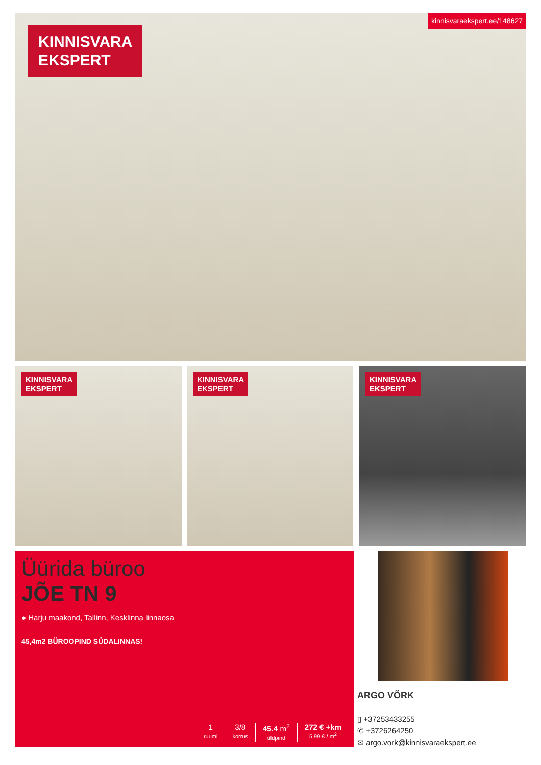KINNISVARA
EKSPERT
kinnisvaraekspert.ee/148627
KINNISVARA
EKSPERT
KINNISVARA
EKSPERT
KINNISVARA
EKSPERT
Üürida büroo
JÕE TN 9
● Harju maakond, Tallinn, Kesklinna linnaosa
45,4m2 BÜROOPIND SÜDALINNAS!
1
ruumi
3/8
korrus
45.4 m<sup>2</sup>
üldpind
272 € +km
5.99 € / m<sup>2</sup>
ARGO VÕRK
▯ +37253433255
✆ +3726264250
✉ argo.vork@kinnisvaraekspert.ee